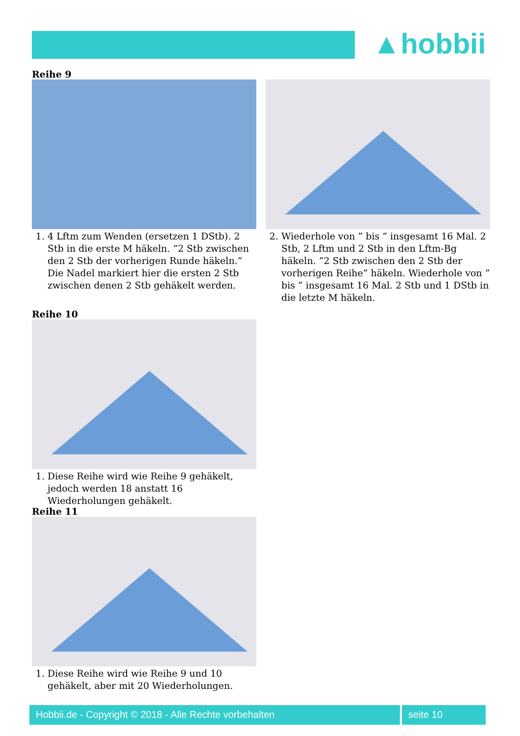▲hobbii
Reihe 9
1. 4 Lftm zum Wenden (ersetzen 1 DStb). 2 Stb in die erste M häkeln. ”2 Stb zwischen den 2 Stb der vorherigen Runde häkeln.” Die Nadel markiert hier die ersten 2 Stb zwischen denen 2 Stb gehäkelt werden.
2. Wiederhole von ” bis ” insgesamt 16 Mal. 2 Stb, 2 Lftm und 2 Stb in den Lftm-Bg häkeln. ”2 Stb zwischen den 2 Stb der vorherigen Reihe” häkeln. Wiederhole von ” bis ” insgesamt 16 Mal. 2 Stb und 1 DStb in die letzte M häkeln.
Reihe 10
1. Diese Reihe wird wie Reihe 9 gehäkelt, jedoch werden 18 anstatt 16 Wiederholungen gehäkelt.
Reihe 11
1. Diese Reihe wird wie Reihe 9 und 10 gehäkelt, aber mit 20 Wiederholungen.
Hobbii.de - Copyright © 2018 - Alle Rechte vorbehalten seite 10